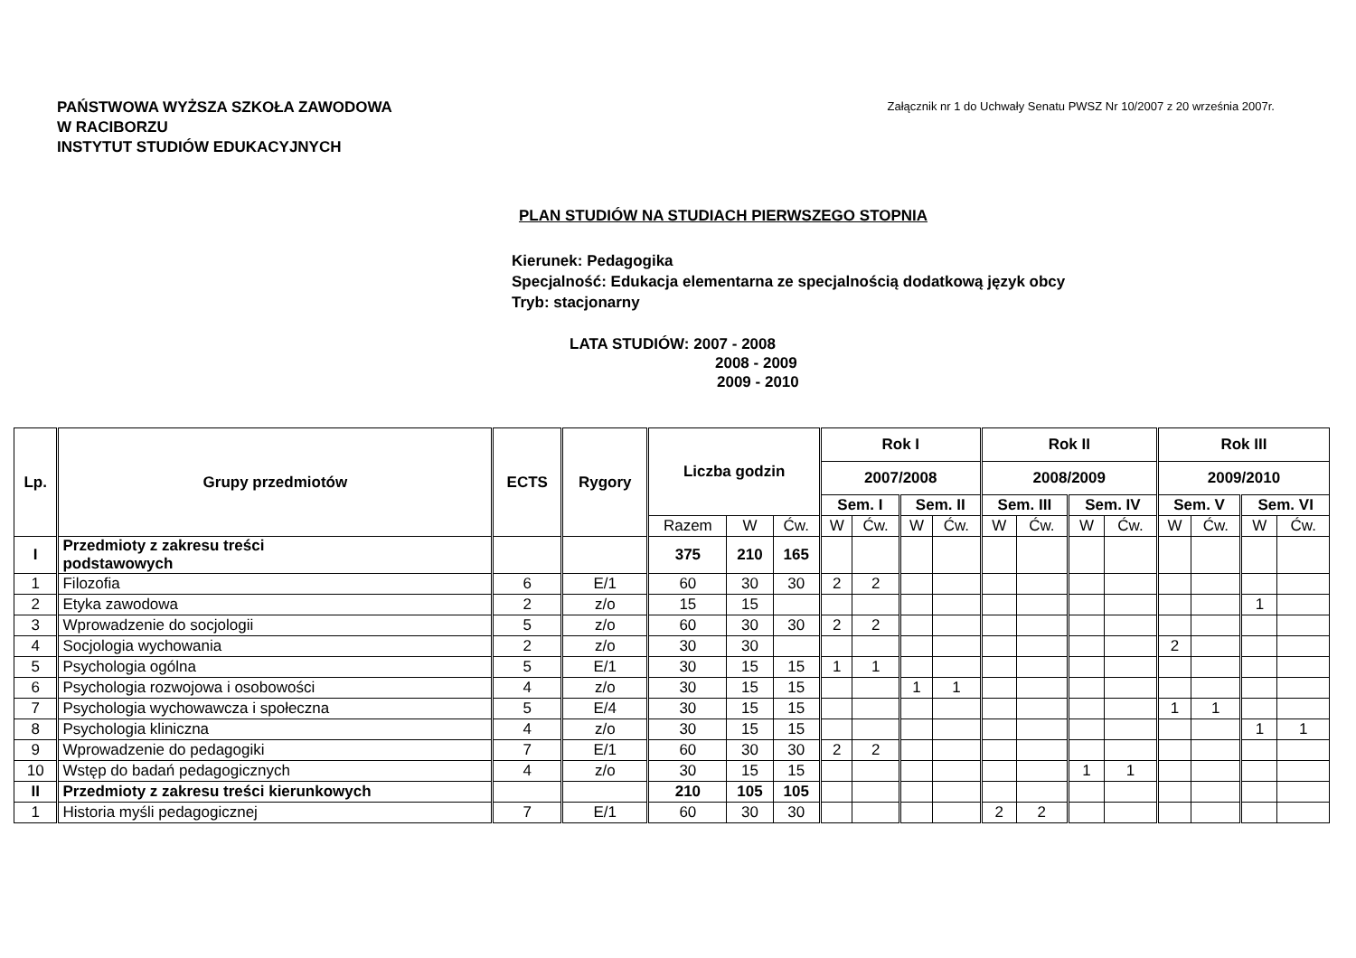PAŃSTWOWA WYŻSZA SZKOŁA ZAWODOWA
W RACIBORZU
INSTYTUT STUDIÓW EDUKACYJNYCH
Załącznik nr 1 do Uchwały Senatu PWSZ Nr 10/2007 z 20 września 2007r.
PLAN STUDIÓW NA STUDIACH PIERWSZEGO STOPNIA
Kierunek: Pedagogika
Specjalność: Edukacja elementarna ze specjalnością dodatkową język obcy
Tryb: stacjonarny
LATA STUDIÓW: 2007 - 2008
2008 - 2009
2009 - 2010
| Lp. | Grupy przedmiotów | ECTS | Rygory | Liczba godzin | | | Rok I | | | | Rok II | | | | Rok III | | | |
| --- | --- | --- | --- | --- | --- | --- | --- | --- | --- | --- | --- | --- | --- | --- | --- | --- | --- | --- |
| | | | | | | | 2007/2008 | | | | 2008/2009 | | | | 2009/2010 | | | |
| | | | | | | | Sem. I | | Sem. II | | Sem. III | | Sem. IV | | Sem. V | | Sem. VI | |
| | | | | Razem | W | Ćw. | W | Ćw. | W | Ćw. | W | Ćw. | W | Ćw. | W | Ćw. | W | Ćw. |
| I | Przedmioty z zakresu treści podstawowych | | | 375 | 210 | 165 | | | | | | | | | | | | |
| 1 | Filozofia | 6 | E/1 | 60 | 30 | 30 | 2 | 2 | | | | | | | | | | |
| 2 | Etyka zawodowa | 2 | z/o | 15 | 15 | | | | | | | | | | | | 1 | |
| 3 | Wprowadzenie do socjologii | 5 | z/o | 60 | 30 | 30 | 2 | 2 | | | | | | | | | | |
| 4 | Socjologia wychowania | 2 | z/o | 30 | 30 | | | | | | | | | | 2 | | | |
| 5 | Psychologia ogólna | 5 | E/1 | 30 | 15 | 15 | 1 | 1 | | | | | | | | | | |
| 6 | Psychologia rozwojowa i osobowości | 4 | z/o | 30 | 15 | 15 | | | 1 | 1 | | | | | | | | |
| 7 | Psychologia wychowawcza i społeczna | 5 | E/4 | 30 | 15 | 15 | | | | | | | | | 1 | 1 | | |
| 8 | Psychologia kliniczna | 4 | z/o | 30 | 15 | 15 | | | | | | | | | | | 1 | 1 |
| 9 | Wprowadzenie do pedagogiki | 7 | E/1 | 60 | 30 | 30 | 2 | 2 | | | | | | | | | | |
| 10 | Wstęp do badań pedagogicznych | 4 | z/o | 30 | 15 | 15 | | | | | | | 1 | 1 | | | | |
| II | Przedmioty z zakresu treści kierunkowych | | | 210 | 105 | 105 | | | | | | | | | | | | |
| 1 | Historia myśli pedagogicznej | 7 | E/1 | 60 | 30 | 30 | | | | | 2 | 2 | | | | | | |